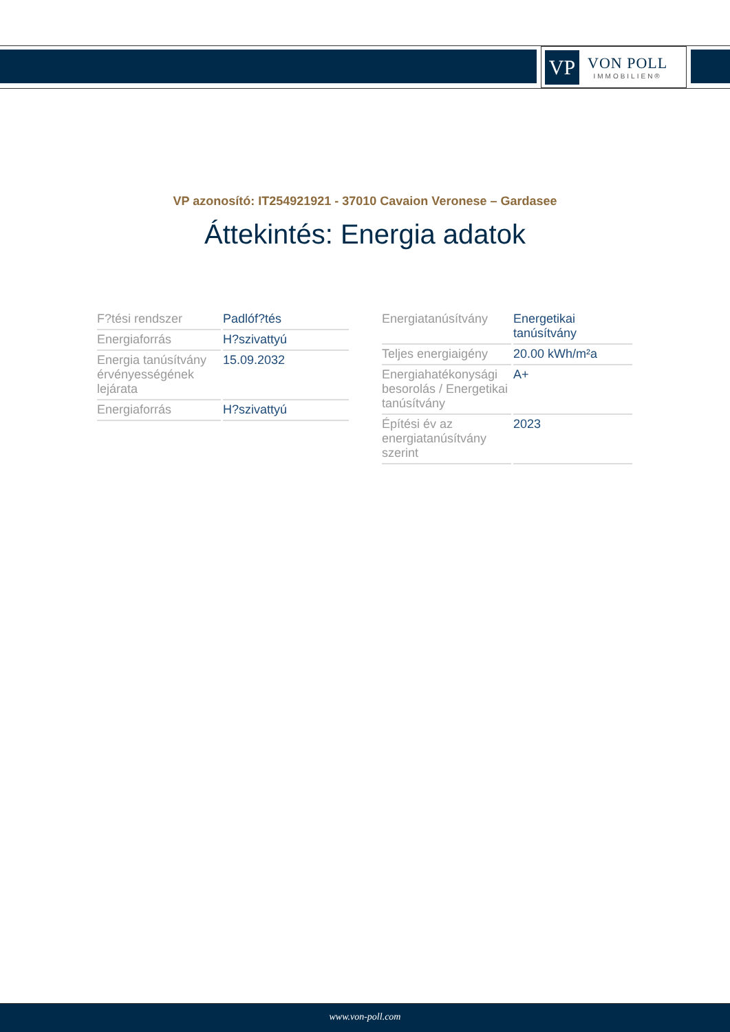VP
VON POLL
IMMOBILIEN®
VP azonosító: IT254921921 - 37010 Cavaion Veronese – Gardasee
Áttekintés: Energia adatok
| F?tési rendszer | Padlóf?tés |
| Energiaforrás | H?szivattyú |
| Energia tanúsítvány érvényességének lejárata | 15.09.2032 |
| Energiaforrás | H?szivattyú |
| Energiatanúsítvány | Energetikai tanúsítvány |
| Teljes energiaigény | 20.00 kWh/m²a |
| Energiahatékonysági besorolás / Energetikai tanúsítvány | A+ |
| Építési év az energiatanúsítvány szerint | 2023 |
www.von-poll.com